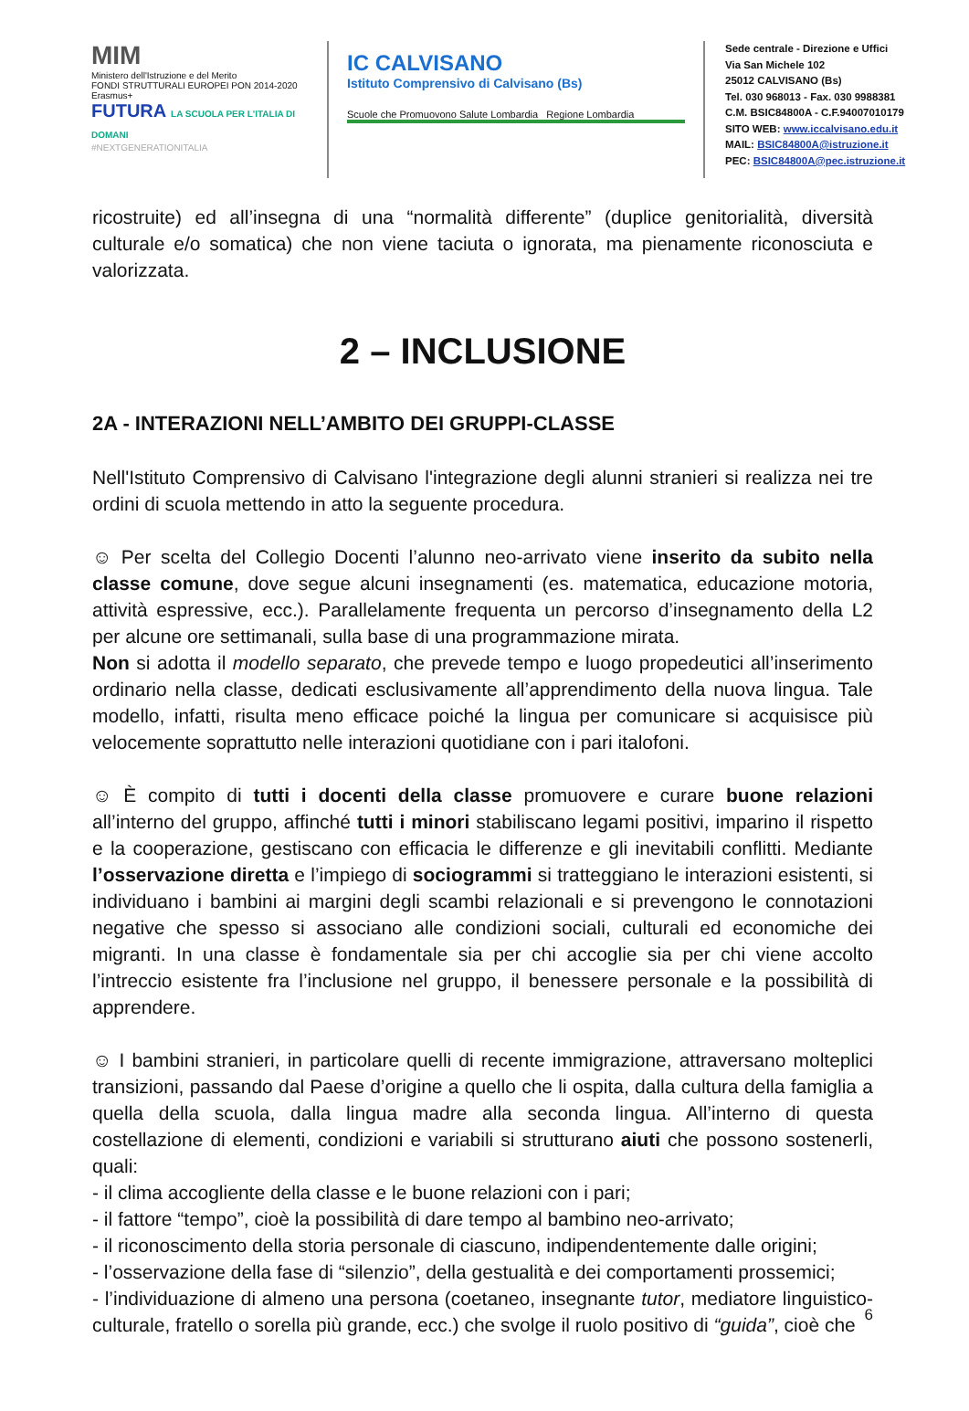MIM
Ministero dell'Istruzione e del Merito
FONDI STRUTTURALI EUROPEI PON 2014-2020 Erasmus+
FUTURA LA SCUOLA PER L'ITALIA DI DOMANI
#NEXTGENERATIONITALIA
IC CALVISANO
Istituto Comprensivo di Calvisano (Bs)
Scuole che Promuovono Salute Lombardia Regione Lombardia
Sede centrale - Direzione e Uffici
Via San Michele 102
25012 CALVISANO (Bs)
Tel. 030 968013 - Fax. 030 9988381
C.M. BSIC84800A - C.F.94007010179
SITO WEB: www.iccalvisano.edu.it
MAIL: BSIC84800A@istruzione.it
PEC: BSIC84800A@pec.istruzione.it
ricostruite) ed all’insegna di una “normalità differente” (duplice genitorialità, diversità culturale e/o somatica) che non viene taciuta o ignorata, ma pienamente riconosciuta e valorizzata.
2 – INCLUSIONE
2A - INTERAZIONI NELL’AMBITO DEI GRUPPI-CLASSE
Nell'Istituto Comprensivo di Calvisano l'integrazione degli alunni stranieri si realizza nei tre ordini di scuola mettendo in atto la seguente procedura.
☺ Per scelta del Collegio Docenti l’alunno neo-arrivato viene inserito da subito nella classe comune, dove segue alcuni insegnamenti (es. matematica, educazione motoria, attività espressive, ecc.). Parallelamente frequenta un percorso d’insegnamento della L2 per alcune ore settimanali, sulla base di una programmazione mirata.
Non si adotta il modello separato, che prevede tempo e luogo propedeutici all’inserimento ordinario nella classe, dedicati esclusivamente all’apprendimento della nuova lingua. Tale modello, infatti, risulta meno efficace poiché la lingua per comunicare si acquisisce più velocemente soprattutto nelle interazioni quotidiane con i pari italofoni.
☺ È compito di tutti i docenti della classe promuovere e curare buone relazioni all’interno del gruppo, affinché tutti i minori stabiliscano legami positivi, imparino il rispetto e la cooperazione, gestiscano con efficacia le differenze e gli inevitabili conflitti. Mediante l’osservazione diretta e l’impiego di sociogrammi si tratteggiano le interazioni esistenti, si individuano i bambini ai margini degli scambi relazionali e si prevengono le connotazioni negative che spesso si associano alle condizioni sociali, culturali ed economiche dei migranti. In una classe è fondamentale sia per chi accoglie sia per chi viene accolto l’intreccio esistente fra l’inclusione nel gruppo, il benessere personale e la possibilità di apprendere.
☺ I bambini stranieri, in particolare quelli di recente immigrazione, attraversano molteplici transizioni, passando dal Paese d’origine a quello che li ospita, dalla cultura della famiglia a quella della scuola, dalla lingua madre alla seconda lingua. All’interno di questa costellazione di elementi, condizioni e variabili si strutturano aiuti che possono sostenerli, quali:
- il clima accogliente della classe e le buone relazioni con i pari;
- il fattore “tempo”, cioè la possibilità di dare tempo al bambino neo-arrivato;
- il riconoscimento della storia personale di ciascuno, indipendentemente dalle origini;
- l’osservazione della fase di “silenzio”, della gestualità e dei comportamenti prossemici;
- l’individuazione di almeno una persona (coetaneo, insegnante tutor, mediatore linguistico-culturale, fratello o sorella più grande, ecc.) che svolge il ruolo positivo di “guida”, cioè che
6